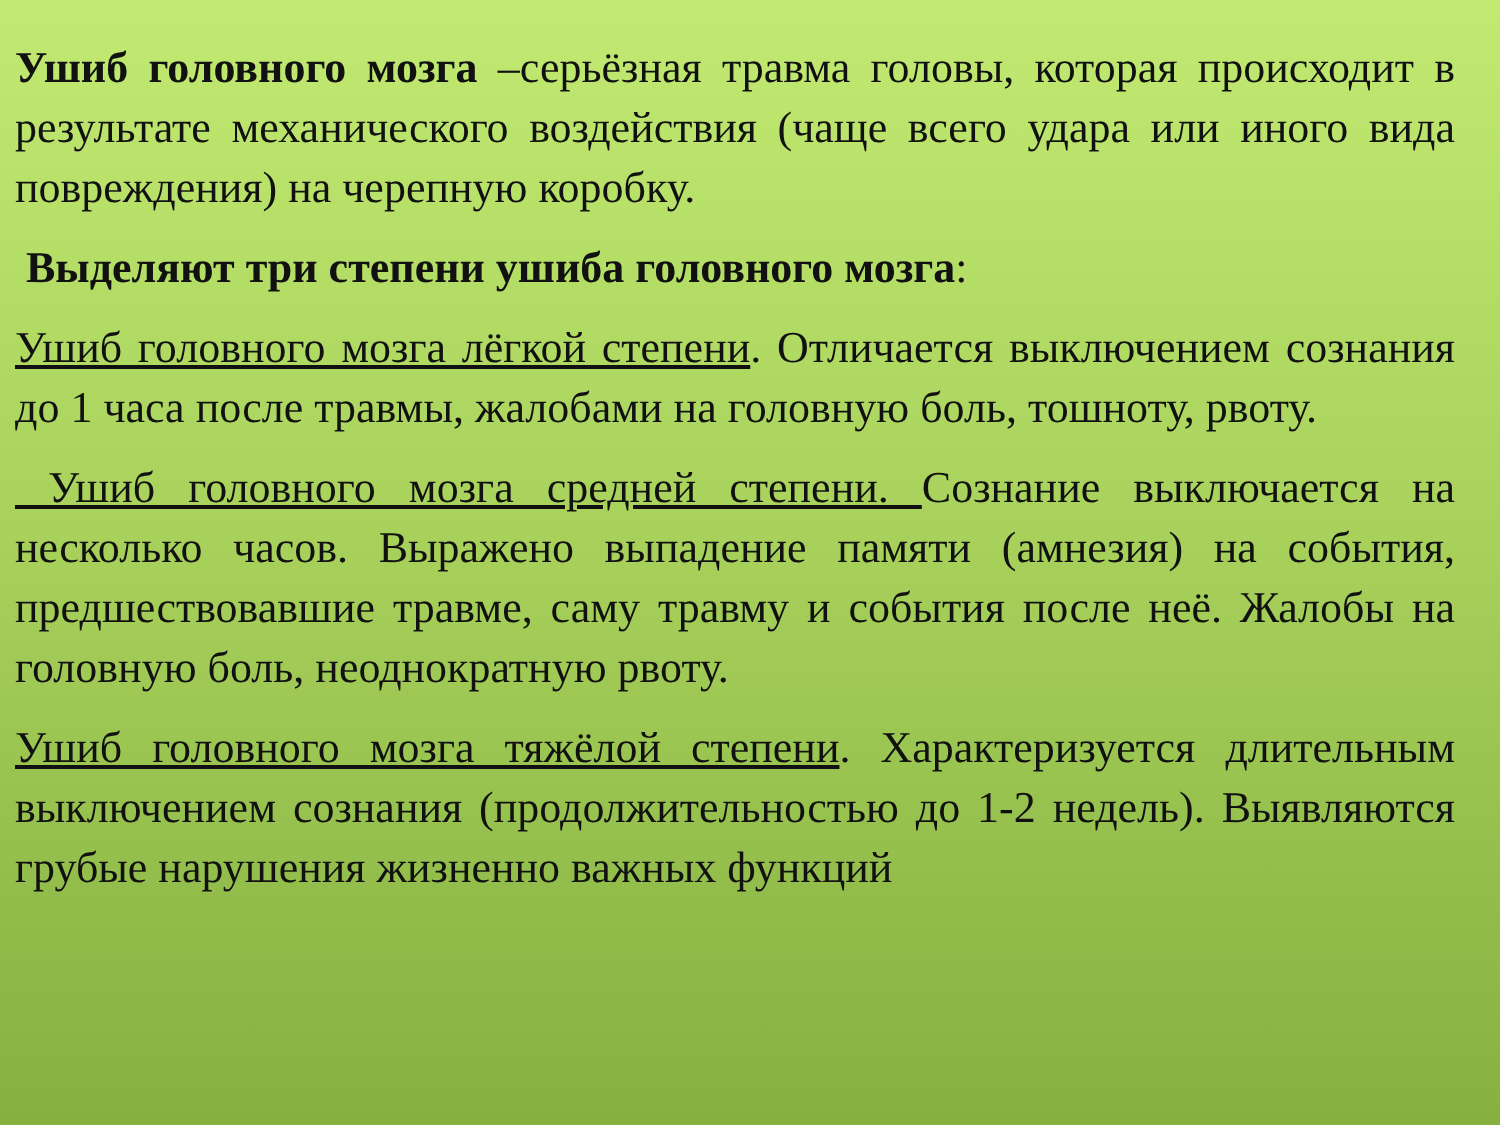Ушиб головного мозга –серьёзная травма головы, которая происходит в результате механического воздействия (чаще всего удара или иного вида повреждения) на черепную коробку.
Выделяют три степени ушиба головного мозга:
Ушиб головного мозга лёгкой степени. Отличается выключением сознания до 1 часа после травмы, жалобами на головную боль, тошноту, рвоту.
Ушиб головного мозга средней степени. Сознание выключается на несколько часов. Выражено выпадение памяти (амнезия) на события, предшествовавшие травме, саму травму и события после неё. Жалобы на головную боль, неоднократную рвоту.
Ушиб головного мозга тяжёлой степени. Характеризуется длительным выключением сознания (продолжительностью до 1-2 недель). Выявляются грубые нарушения жизненно важных функций